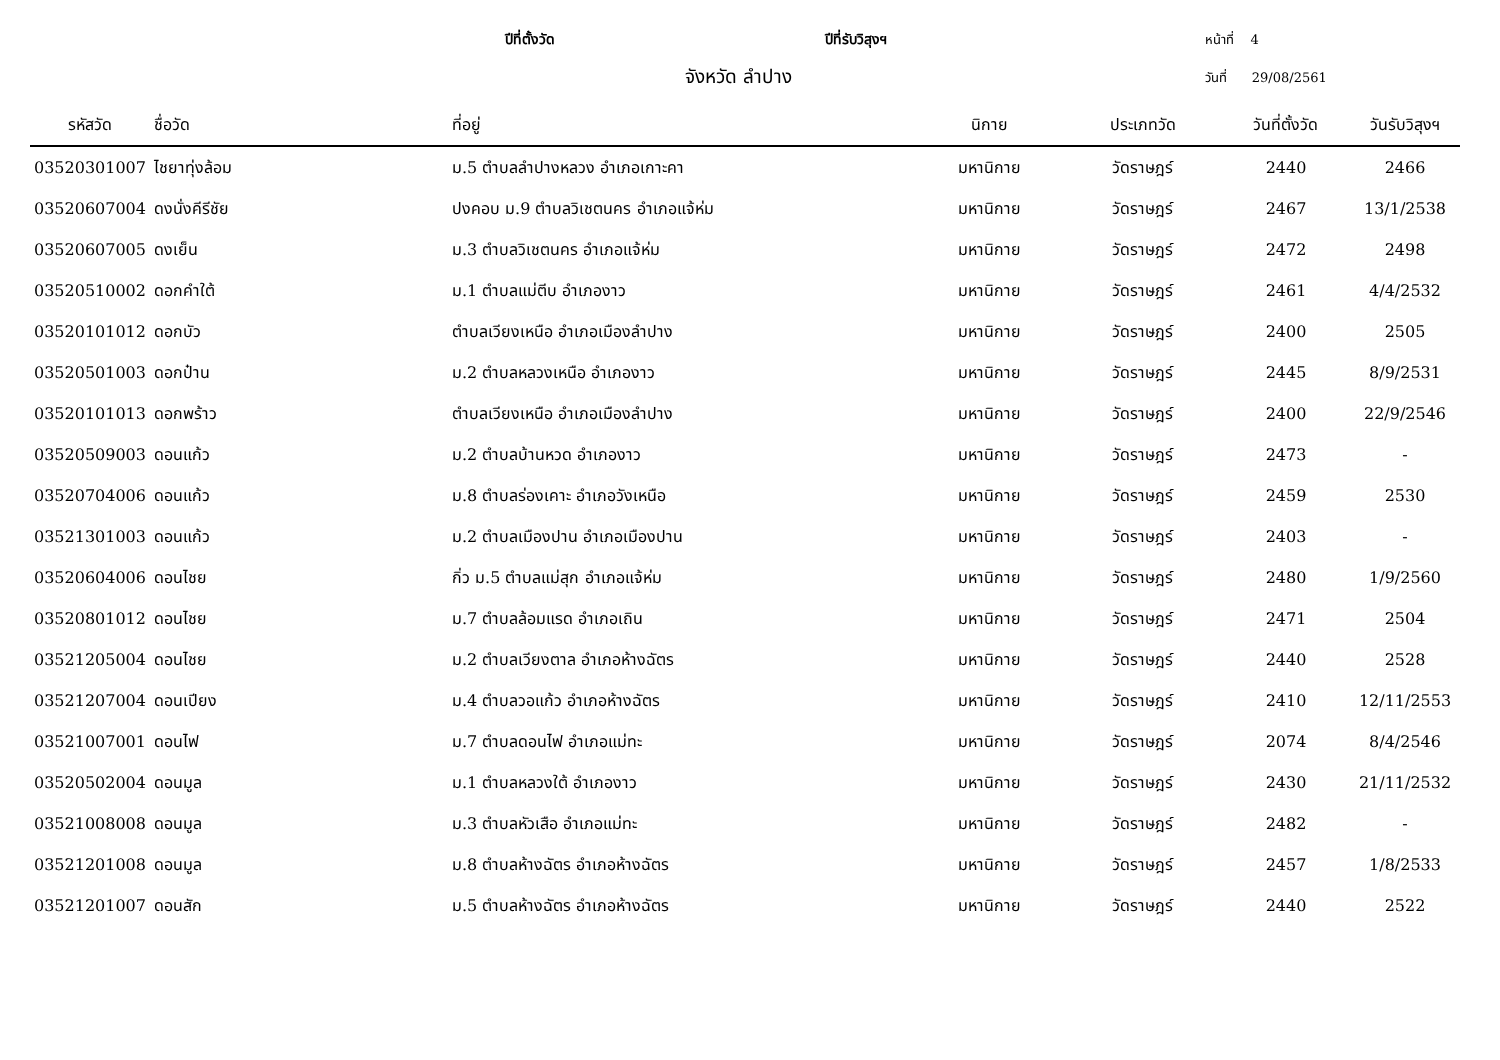ปีที่ตั้งวัด
ปีที่รับวิสุงฯ
หน้าที่ 4
จังหวัด ลำปาง
วันที่ 29/08/2561
| รหัสวัด | ชื่อวัด | ที่อยู่ | นิกาย | ประเภทวัด | วันที่ตั้งวัด | วันรับวิสุงฯ |
| --- | --- | --- | --- | --- | --- | --- |
| 03520301007 | ไชยาทุ่งล้อม | ม.5 ตำบลลำปางหลวง อำเภอเกาะคา | มหานิกาย | วัดราษฎร์ | 2440 | 2466 |
| 03520607004 | ดงนั่งคีรีชัย | ปงคอบ ม.9 ตำบลวิเชตนคร อำเภอแจ้ห่ม | มหานิกาย | วัดราษฎร์ | 2467 | 13/1/2538 |
| 03520607005 | ดงเย็น | ม.3 ตำบลวิเชตนคร อำเภอแจ้ห่ม | มหานิกาย | วัดราษฎร์ | 2472 | 2498 |
| 03520510002 | ดอกคำใต้ | ม.1 ตำบลแม่ตีบ อำเภองาว | มหานิกาย | วัดราษฎร์ | 2461 | 4/4/2532 |
| 03520101012 | ดอกบัว | ตำบลเวียงเหนือ อำเภอเมืองลำปาง | มหานิกาย | วัดราษฎร์ | 2400 | 2505 |
| 03520501003 | ดอกป๋าน | ม.2 ตำบลหลวงเหนือ อำเภองาว | มหานิกาย | วัดราษฎร์ | 2445 | 8/9/2531 |
| 03520101013 | ดอกพร้าว | ตำบลเวียงเหนือ อำเภอเมืองลำปาง | มหานิกาย | วัดราษฎร์ | 2400 | 22/9/2546 |
| 03520509003 | ดอนแก้ว | ม.2 ตำบลบ้านหวด อำเภองาว | มหานิกาย | วัดราษฎร์ | 2473 | - |
| 03520704006 | ดอนแก้ว | ม.8 ตำบลร่องเคาะ อำเภอวังเหนือ | มหานิกาย | วัดราษฎร์ | 2459 | 2530 |
| 03521301003 | ดอนแก้ว | ม.2 ตำบลเมืองปาน อำเภอเมืองปาน | มหานิกาย | วัดราษฎร์ | 2403 | - |
| 03520604006 | ดอนไชย | กิ่ว ม.5 ตำบลแม่สุก อำเภอแจ้ห่ม | มหานิกาย | วัดราษฎร์ | 2480 | 1/9/2560 |
| 03520801012 | ดอนไชย | ม.7 ตำบลล้อมแรด อำเภอเถิน | มหานิกาย | วัดราษฎร์ | 2471 | 2504 |
| 03521205004 | ดอนไชย | ม.2 ตำบลเวียงตาล อำเภอห้างฉัตร | มหานิกาย | วัดราษฎร์ | 2440 | 2528 |
| 03521207004 | ดอนเปียง | ม.4 ตำบลวอแก้ว อำเภอห้างฉัตร | มหานิกาย | วัดราษฎร์ | 2410 | 12/11/2553 |
| 03521007001 | ดอนไฟ | ม.7 ตำบลดอนไฟ อำเภอแม่ทะ | มหานิกาย | วัดราษฎร์ | 2074 | 8/4/2546 |
| 03520502004 | ดอนมูล | ม.1 ตำบลหลวงใต้ อำเภองาว | มหานิกาย | วัดราษฎร์ | 2430 | 21/11/2532 |
| 03521008008 | ดอนมูล | ม.3 ตำบลหัวเสือ อำเภอแม่ทะ | มหานิกาย | วัดราษฎร์ | 2482 | - |
| 03521201008 | ดอนมูล | ม.8 ตำบลห้างฉัตร อำเภอห้างฉัตร | มหานิกาย | วัดราษฎร์ | 2457 | 1/8/2533 |
| 03521201007 | ดอนสัก | ม.5 ตำบลห้างฉัตร อำเภอห้างฉัตร | มหานิกาย | วัดราษฎร์ | 2440 | 2522 |